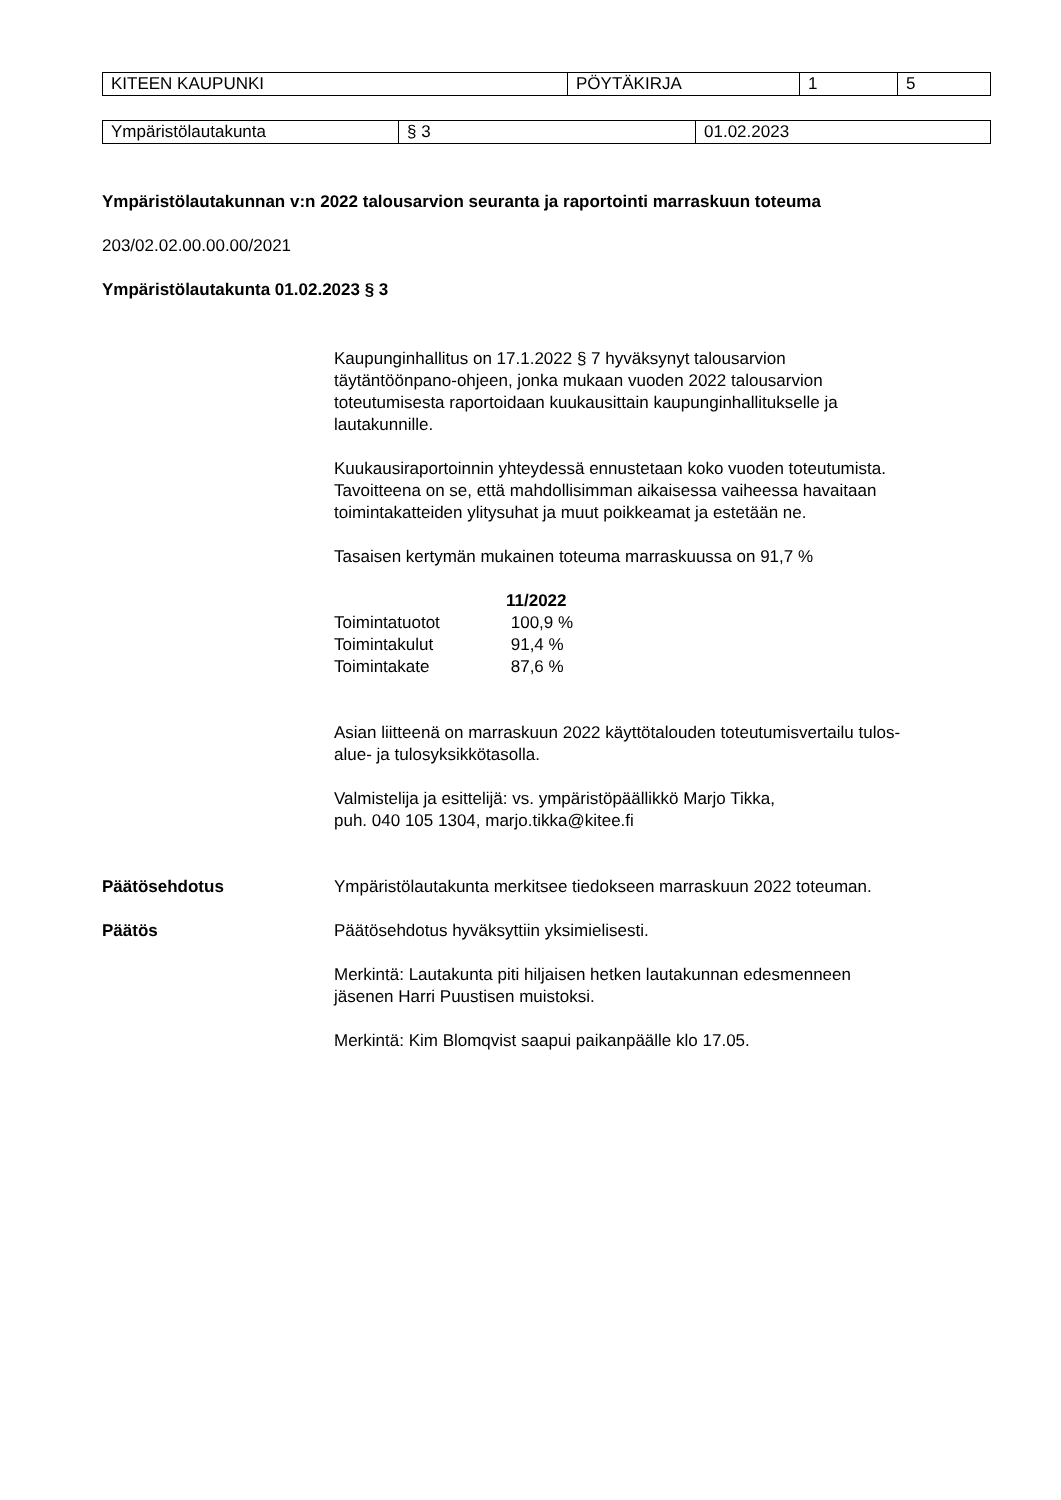| KITEEN KAUPUNKI | PÖYTÄKIRJA | 1 | 5 |
| Ympäristölautakunta | § 3 | 01.02.2023 |
Ympäristölautakunnan v:n 2022 talousarvion seuranta ja raportointi marraskuun toteuma
203/02.02.00.00.00/2021
Ympäristölautakunta 01.02.2023 § 3
Kaupunginhallitus on 17.1.2022 § 7 hyväksynyt talousarvion
täytäntöönpano-ohjeen, jonka mukaan vuoden 2022 talousarvion
toteutumisesta raportoidaan kuukausittain kaupunginhallitukselle ja
lautakunnille.
Kuukausiraportoinnin yhteydessä ennustetaan koko vuoden toteutumista.
Tavoitteena on se, että mahdollisimman aikaisessa vaiheessa havaitaan
toimintakatteiden ylitysuhat ja muut poikkeamat ja estetään ne.
Tasaisen kertymän mukainen toteuma marraskuussa on 91,7 %
| | 11/2022 |
| Toimintatuotot | 100,9 % |
| Toimintakulut | 91,4 % |
| Toimintakate | 87,6 % |
Asian liitteenä on marraskuun 2022 käyttötalouden toteutumisvertailu tulos-
alue- ja tulosyksikkötasolla.
Valmistelija ja esittelijä: vs. ympäristöpäällikkö Marjo Tikka,
puh. 040 105 1304, marjo.tikka@kitee.fi
Päätösehdotus Ympäristölautakunta merkitsee tiedokseen marraskuun 2022 toteuman.
Päätös Päätösehdotus hyväksyttiin yksimielisesti.
Merkintä: Lautakunta piti hiljaisen hetken lautakunnan edesmenneen
jäsenen Harri Puustisen muistoksi.
Merkintä: Kim Blomqvist saapui paikanpäälle klo 17.05.